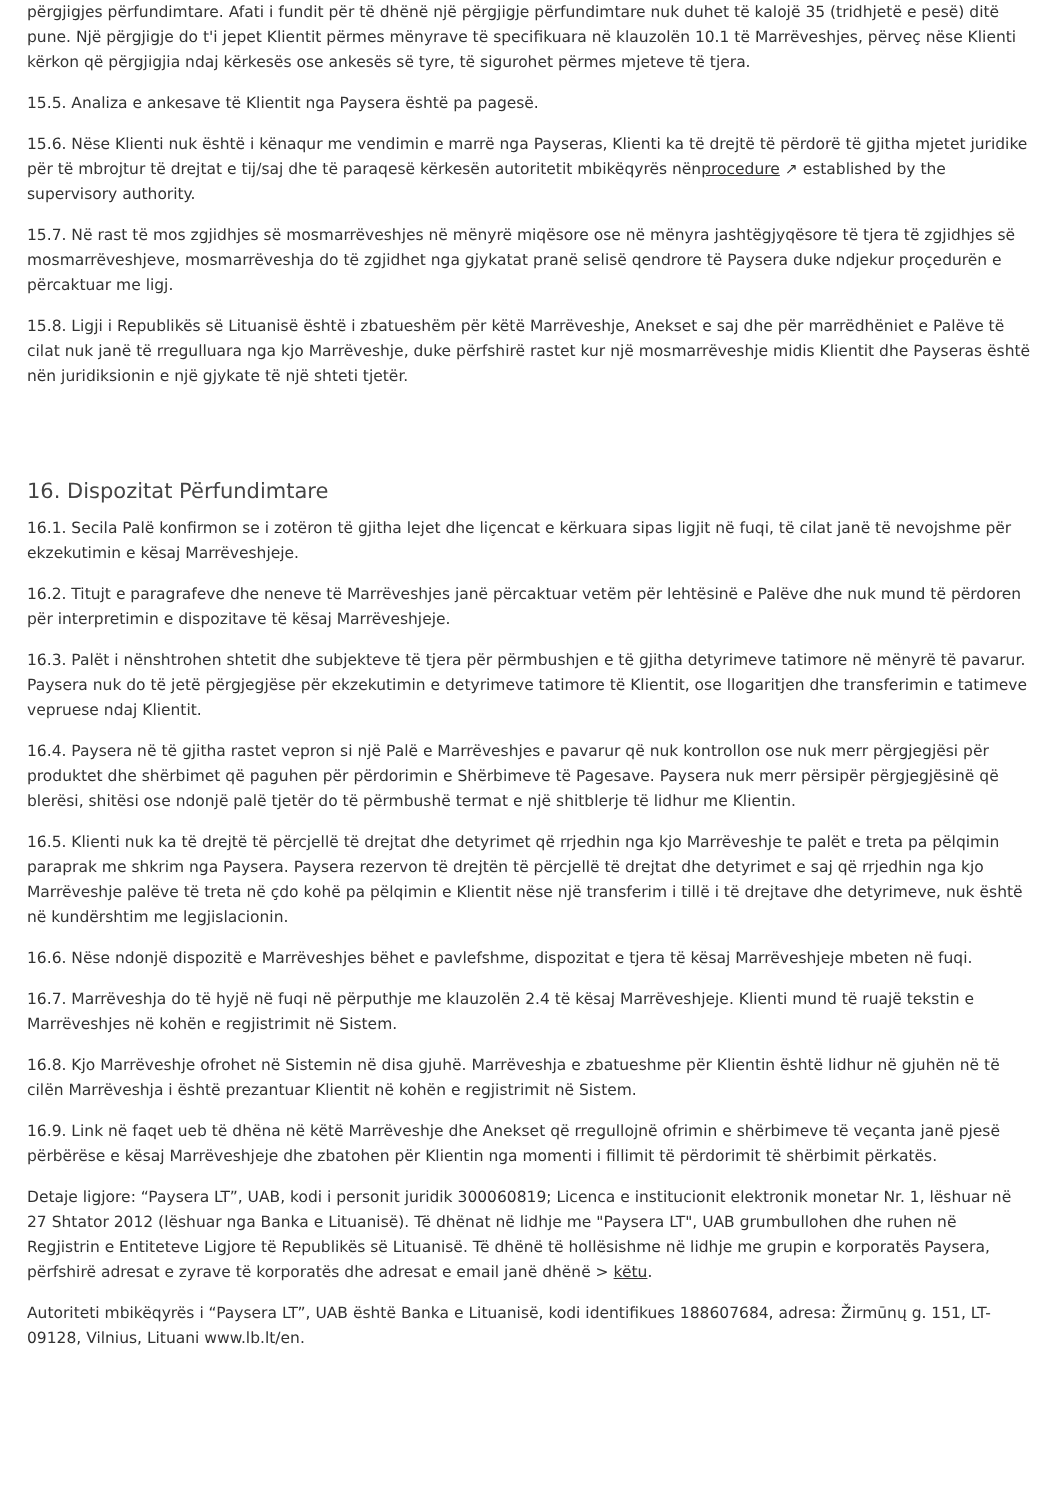përgjigjes përfundimtare. Afati i fundit për të dhënë një përgjigje përfundimtare nuk duhet të kalojë 35 (tridhjetë e pesë) ditë pune. Një përgjigje do t'i jepet Klientit përmes mënyrave të specifikuara në klauzolën 10.1 të Marrëveshjes, përveç nëse Klienti kërkon që përgjigjia ndaj kërkesës ose ankesës së tyre, të sigurohet përmes mjeteve të tjera.
15.5. Analiza e ankesave të Klientit nga Paysera është pa pagesë.
15.6. Nëse Klienti nuk është i kënaqur me vendimin e marrë nga Payseras, Klienti ka të drejtë të përdorë të gjitha mjetet juridike për të mbrojtur të drejtat e tij/saj dhe të paraqesë kërkesën autoritetit mbikëqyrës nënprocedure ↗ established by the supervisory authority.
15.7. Në rast të mos zgjidhjes së mosmarrëveshjes në mënyrë miqësore ose në mënyra jashtëgjyqësore të tjera të zgjidhjes së mosmarrëveshjeve, mosmarrëveshja do të zgjidhet nga gjykatat pranë selisë qendrore të Paysera duke ndjekur proçedurën e përcaktuar me ligj.
15.8. Ligji i Republikës së Lituanisë është i zbatueshëm për këtë Marrëveshje, Anekset e saj dhe për marrëdhëniet e Palëve të cilat nuk janë të rregulluara nga kjo Marrëveshje, duke përfshirë rastet kur një mosmarrëveshje midis Klientit dhe Payseras është nën juridiksionin e një gjykate të një shteti tjetër.
16. Dispozitat Përfundimtare
16.1. Secila Palë konfirmon se i zotëron të gjitha lejet dhe liçencat e kërkuara sipas ligjit në fuqi, të cilat janë të nevojshme për ekzekutimin e kësaj Marrëveshjeje.
16.2. Titujt e paragrafeve dhe neneve të Marrëveshjes janë përcaktuar vetëm për lehtësinë e Palëve dhe nuk mund të përdoren për interpretimin e dispozitave të kësaj Marrëveshjeje.
16.3. Palët i nënshtrohen shtetit dhe subjekteve të tjera për përmbushjen e të gjitha detyrimeve tatimore në mënyrë të pavarur. Paysera nuk do të jetë përgjegjëse për ekzekutimin e detyrimeve tatimore të Klientit, ose llogaritjen dhe transferimin e tatimeve vepruese ndaj Klientit.
16.4. Paysera në të gjitha rastet vepron si një Palë e Marrëveshjes e pavarur që nuk kontrollon ose nuk merr përgjegjësi për produktet dhe shërbimet që paguhen për përdorimin e Shërbimeve të Pagesave. Paysera nuk merr përsipër përgjegjësinë që blerësi, shitësi ose ndonjë palë tjetër do të përmbushë termat e një shitblerje të lidhur me Klientin.
16.5. Klienti nuk ka të drejtë të përcjellë të drejtat dhe detyrimet që rrjedhin nga kjo Marrëveshje te palët e treta pa pëlqimin paraprak me shkrim nga Paysera. Paysera rezervon të drejtën të përcjellë të drejtat dhe detyrimet e saj që rrjedhin nga kjo Marrëveshje palëve të treta në çdo kohë pa pëlqimin e Klientit nëse një transferim i tillë i të drejtave dhe detyrimeve, nuk është në kundërshtim me legjislacionin.
16.6. Nëse ndonjë dispozitë e Marrëveshjes bëhet e pavlefshme, dispozitat e tjera të kësaj Marrëveshjeje mbeten në fuqi.
16.7. Marrëveshja do të hyjë në fuqi në përputhje me klauzolën 2.4 të kësaj Marrëveshjeje. Klienti mund të ruajë tekstin e Marrëveshjes në kohën e regjistrimit në Sistem.
16.8. Kjo Marrëveshje ofrohet në Sistemin në disa gjuhë. Marrëveshja e zbatueshme për Klientin është lidhur në gjuhën në të cilën Marrëveshja i është prezantuar Klientit në kohën e regjistrimit në Sistem.
16.9. Link në faqet ueb të dhëna në këtë Marrëveshje dhe Anekset që rregullojnë ofrimin e shërbimeve të veçanta janë pjesë përbërëse e kësaj Marrëveshjeje dhe zbatohen për Klientin nga momenti i fillimit të përdorimit të shërbimit përkatës.
Detaje ligjore: “Paysera LT”, UAB, kodi i personit juridik 300060819; Licenca e institucionit elektronik monetar Nr. 1, lëshuar në 27 Shtator 2012 (lëshuar nga Banka e Lituanisë). Të dhënat në lidhje me "Paysera LT", UAB grumbullohen dhe ruhen në Regjistrin e Entiteteve Ligjore të Republikës së Lituanisë. Të dhënë të hollësishme në lidhje me grupin e korporatës Paysera, përfshirë adresat e zyrave të korporatës dhe adresat e email janë dhënë > këtu.
Autoriteti mbikëqyrës i “Paysera LT”, UAB është Banka e Lituanisë, kodi identifikues 188607684, adresa: Žirmūnų g. 151, LT-09128, Vilnius, Lituani www.lb.lt/en.